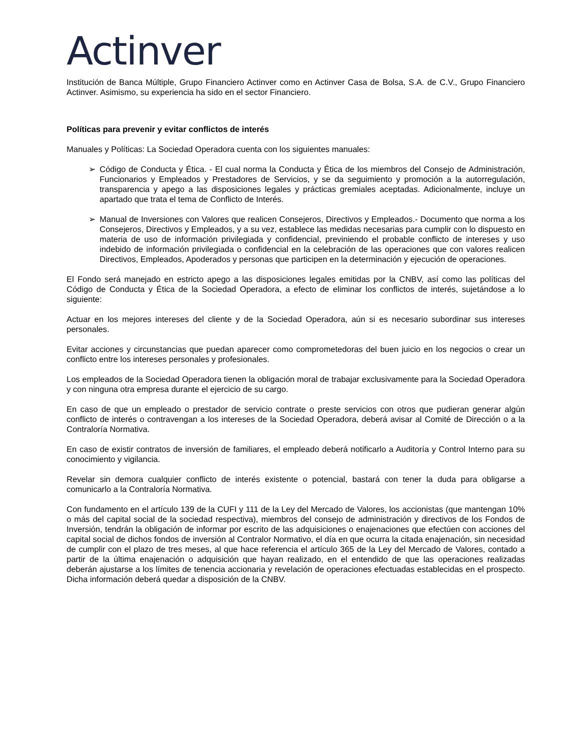Actinver
Institución de Banca Múltiple, Grupo Financiero Actinver como en Actinver Casa de Bolsa, S.A. de C.V., Grupo Financiero Actinver. Asimismo, su experiencia ha sido en el sector Financiero.
Políticas para prevenir y evitar conflictos de interés
Manuales y Políticas: La Sociedad Operadora cuenta con los siguientes manuales:
➢ Código de Conducta y Ética. - El cual norma la Conducta y Ética de los miembros del Consejo de Administración, Funcionarios y Empleados y Prestadores de Servicios, y se da seguimiento y promoción a la autorregulación, transparencia y apego a las disposiciones legales y prácticas gremiales aceptadas. Adicionalmente, incluye un apartado que trata el tema de Conflicto de Interés.
➢ Manual de Inversiones con Valores que realicen Consejeros, Directivos y Empleados.- Documento que norma a los Consejeros, Directivos y Empleados, y a su vez, establece las medidas necesarias para cumplir con lo dispuesto en materia de uso de información privilegiada y confidencial, previniendo el probable conflicto de intereses y uso indebido de información privilegiada o confidencial en la celebración de las operaciones que con valores realicen Directivos, Empleados, Apoderados y personas que participen en la determinación y ejecución de operaciones.
El Fondo será manejado en estricto apego a las disposiciones legales emitidas por la CNBV, así como las políticas del Código de Conducta y Ética de la Sociedad Operadora, a efecto de eliminar los conflictos de interés, sujetándose a lo siguiente:
Actuar en los mejores intereses del cliente y de la Sociedad Operadora, aún si es necesario subordinar sus intereses personales.
Evitar acciones y circunstancias que puedan aparecer como comprometedoras del buen juicio en los negocios o crear un conflicto entre los intereses personales y profesionales.
Los empleados de la Sociedad Operadora tienen la obligación moral de trabajar exclusivamente para la Sociedad Operadora y con ninguna otra empresa durante el ejercicio de su cargo.
En caso de que un empleado o prestador de servicio contrate o preste servicios con otros que pudieran generar algún conflicto de interés o contravengan a los intereses de la Sociedad Operadora, deberá avisar al Comité de Dirección o a la Contraloría Normativa.
En caso de existir contratos de inversión de familiares, el empleado deberá notificarlo a Auditoría y Control Interno para su conocimiento y vigilancia.
Revelar sin demora cualquier conflicto de interés existente o potencial, bastará con tener la duda para obligarse a comunicarlo a la Contraloría Normativa.
Con fundamento en el artículo 139 de la CUFI y 111 de la Ley del Mercado de Valores, los accionistas (que mantengan 10% o más del capital social de la sociedad respectiva), miembros del consejo de administración y directivos de los Fondos de Inversión, tendrán la obligación de informar por escrito de las adquisiciones o enajenaciones que efectúen con acciones del capital social de dichos fondos de inversión al Contralor Normativo, el día en que ocurra la citada enajenación, sin necesidad de cumplir con el plazo de tres meses, al que hace referencia el artículo 365 de la Ley del Mercado de Valores, contado a partir de la última enajenación o adquisición que hayan realizado, en el entendido de que las operaciones realizadas deberán ajustarse a los límites de tenencia accionaria y revelación de operaciones efectuadas establecidas en el prospecto. Dicha información deberá quedar a disposición de la CNBV.